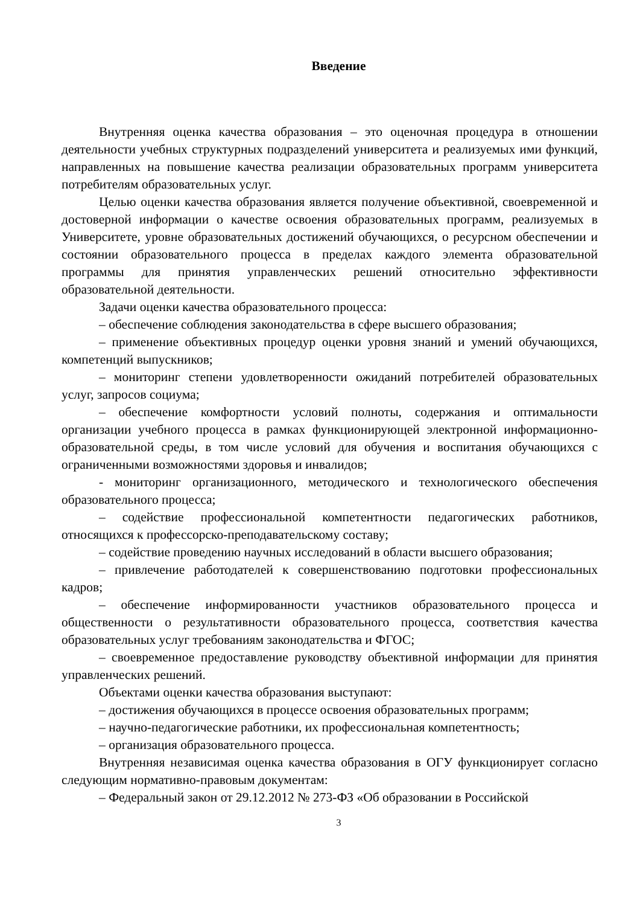Введение
Внутренняя оценка качества образования – это оценочная процедура в отношении деятельности учебных структурных подразделений университета и реализуемых ими функций, направленных на повышение качества реализации образовательных программ университета потребителям образовательных услуг.
Целью оценки качества образования является получение объективной, своевременной и достоверной информации о качестве освоения образовательных программ, реализуемых в Университете, уровне образовательных достижений обучающихся, о ресурсном обеспечении и состоянии образовательного процесса в пределах каждого элемента образовательной программы для принятия управленческих решений относительно эффективности образовательной деятельности.
Задачи оценки качества образовательного процесса:
– обеспечение соблюдения законодательства в сфере высшего образования;
– применение объективных процедур оценки уровня знаний и умений обучающихся, компетенций выпускников;
– мониторинг степени удовлетворенности ожиданий потребителей образовательных услуг, запросов социума;
– обеспечение комфортности условий полноты, содержания и оптимальности организации учебного процесса в рамках функционирующей электронной информационно-образовательной среды, в том числе условий для обучения и воспитания обучающихся с ограниченными возможностями здоровья и инвалидов;
- мониторинг организационного, методического и технологического обеспечения образовательного процесса;
– содействие профессиональной компетентности педагогических работников, относящихся к профессорско-преподавательскому составу;
– содействие проведению научных исследований в области высшего образования;
– привлечение работодателей к совершенствованию подготовки профессиональных кадров;
– обеспечение информированности участников образовательного процесса и общественности о результативности образовательного процесса, соответствия качества образовательных услуг требованиям законодательства и ФГОС;
– своевременное предоставление руководству объективной информации для принятия управленческих решений.
Объектами оценки качества образования выступают:
– достижения обучающихся в процессе освоения образовательных программ;
– научно-педагогические работники, их профессиональная компетентность;
– организация образовательного процесса.
Внутренняя независимая оценка качества образования в ОГУ функционирует согласно следующим нормативно-правовым документам:
– Федеральный закон от 29.12.2012 № 273-ФЗ «Об образовании в Российской
3